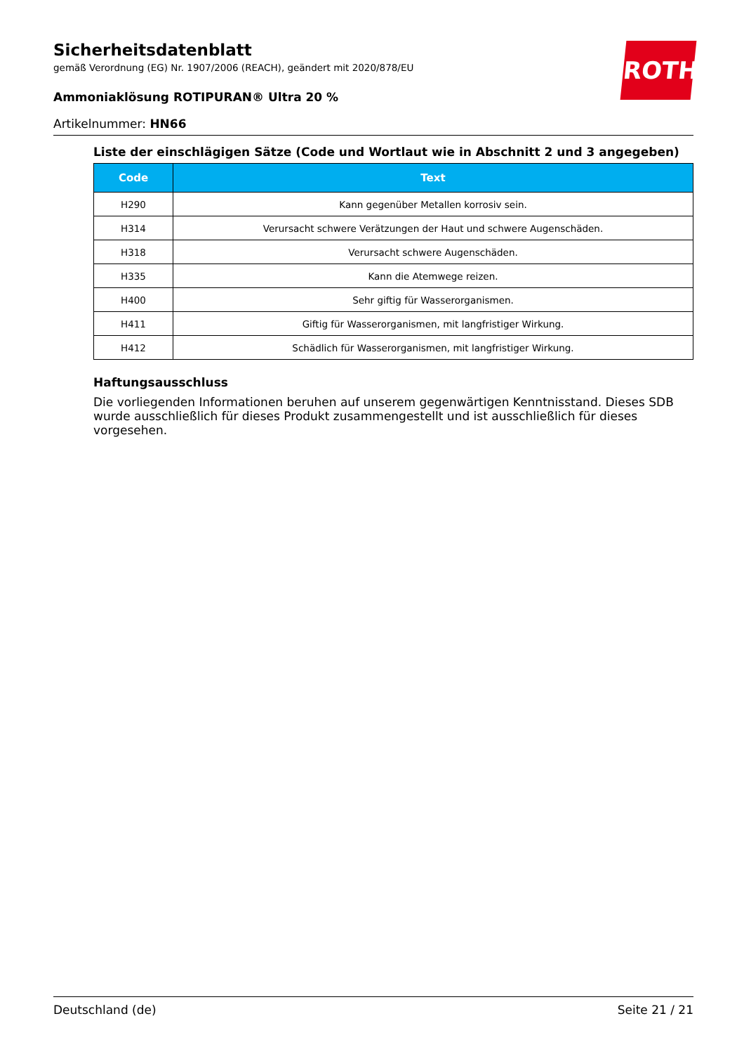ROTH
Sicherheitsdatenblatt
gemäß Verordnung (EG) Nr. 1907/2006 (REACH), geändert mit 2020/878/EU
Ammoniaklösung ROTIPURAN® Ultra 20 %
Artikelnummer: HN66
Liste der einschlägigen Sätze (Code und Wortlaut wie in Abschnitt 2 und 3 angegeben)
| Code | Text |
| --- | --- |
| H290 | Kann gegenüber Metallen korrosiv sein. |
| H314 | Verursacht schwere Verätzungen der Haut und schwere Augenschäden. |
| H318 | Verursacht schwere Augenschäden. |
| H335 | Kann die Atemwege reizen. |
| H400 | Sehr giftig für Wasserorganismen. |
| H411 | Giftig für Wasserorganismen, mit langfristiger Wirkung. |
| H412 | Schädlich für Wasserorganismen, mit langfristiger Wirkung. |
Haftungsausschluss
Die vorliegenden Informationen beruhen auf unserem gegenwärtigen Kenntnisstand. Dieses SDB wurde ausschließlich für dieses Produkt zusammengestellt und ist ausschließlich für dieses vorgesehen.
Deutschland (de) Seite 21 / 21